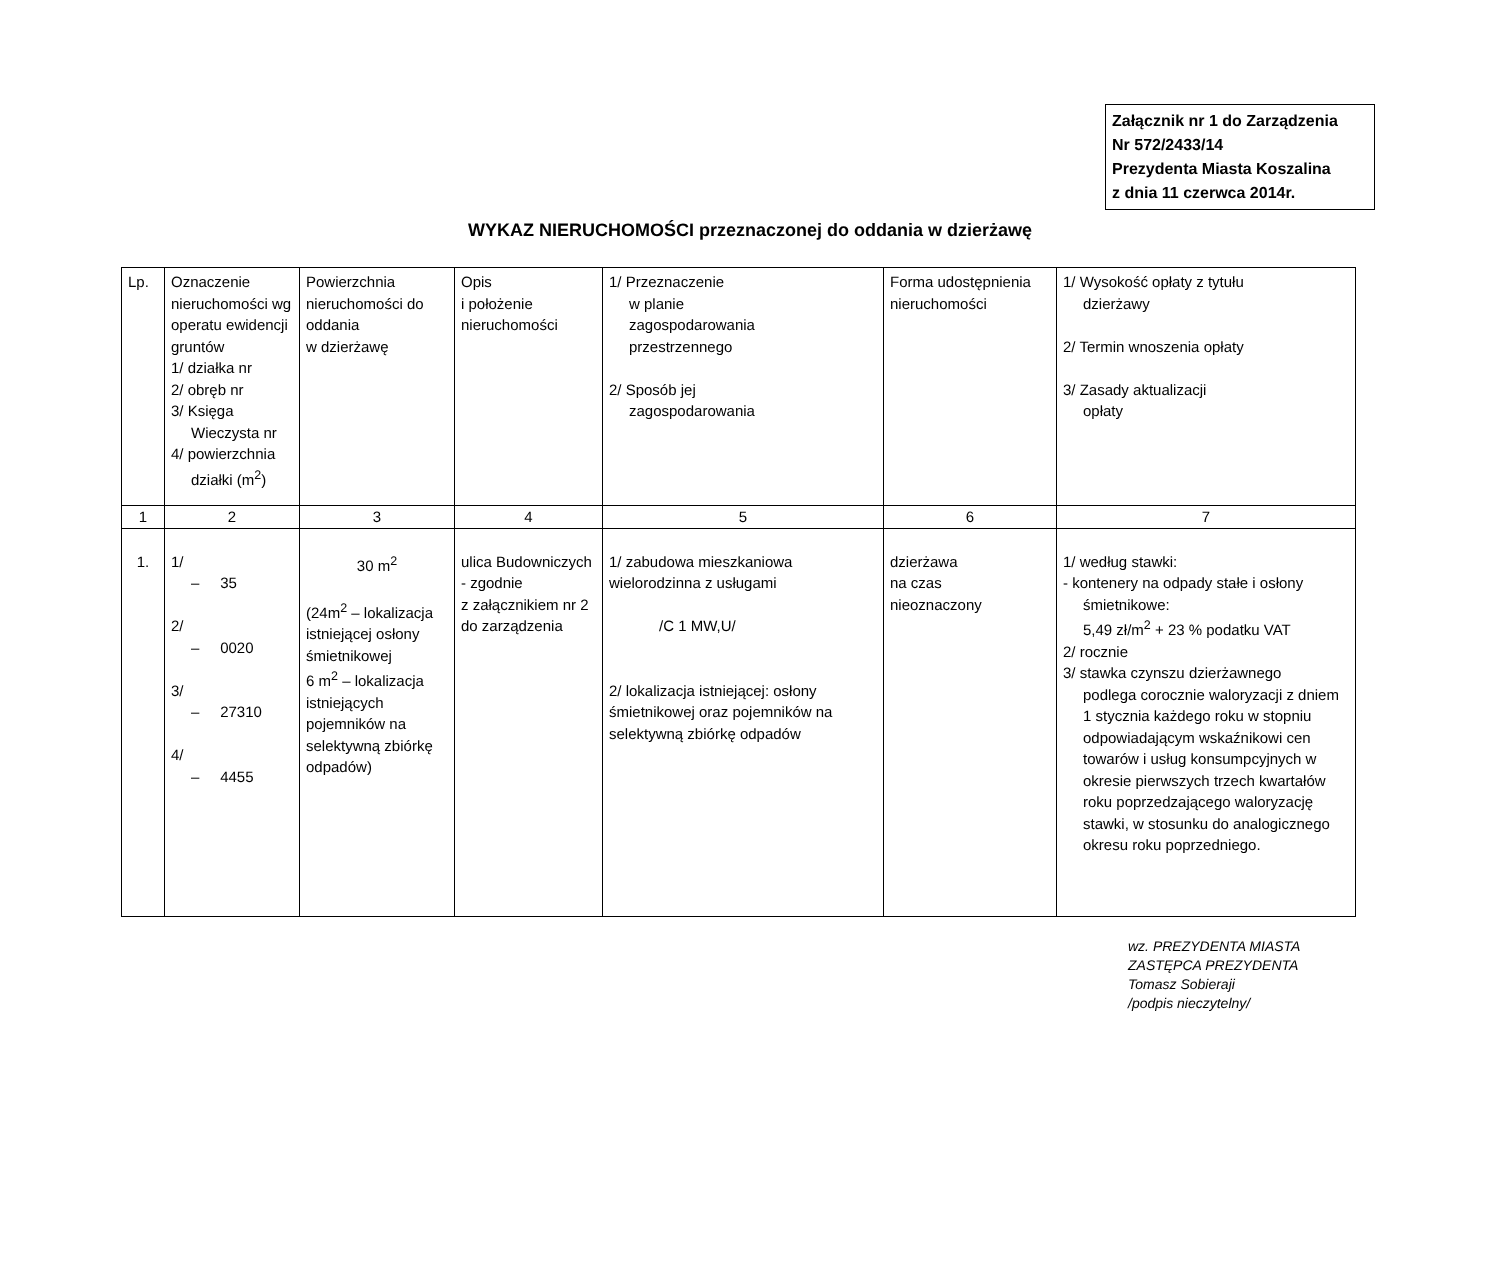Załącznik nr 1 do Zarządzenia
Nr 572/2433/14
Prezydenta Miasta Koszalina
z dnia 11 czerwca 2014r.
WYKAZ NIERUCHOMOŚCI przeznaczonej do oddania w dzierżawę
| Lp. | Oznaczenie nieruchomości wg operatu ewidencji gruntów 1/ działka nr 2/ obręb nr 3/ Księga Wieczysta nr 4/ powierzchnia działki (m<sup>2</sup>) | Powierzchnia nieruchomości do oddania w dzierżawę | Opis i położenie nieruchomości | 1/ Przeznaczenie w planie zagospodarowania przestrzennego 2/ Sposób jej zagospodarowania | Forma udostępnienia nieruchomości | 1/ Wysokość opłaty z tytułu dzierżawy 2/ Termin wnoszenia opłaty 3/ Zasady aktualizacji opłaty |
| 1 | 2 | 3 | 4 | 5 | 6 | 7 |
| 1. | 1/ – 35 2/ – 0020 3/ – 27310 4/ – 4455 | 30 m<sup>2</sup> (24m<sup>2</sup> – lokalizacja istniejącej osłony śmietnikowej 6 m<sup>2</sup> – lokalizacja istniejących pojemników na selektywną zbiórkę odpadów) | ulica Budowniczych - zgodnie z załącznikiem nr 2 do zarządzenia | 1/ zabudowa mieszkaniowa wielorodzinna z usługami /C 1 MW,U/ 2/ lokalizacja istniejącej: osłony śmietnikowej oraz pojemników na selektywną zbiórkę odpadów | dzierżawa na czas nieoznaczony | 1/ według stawki: - kontenery na odpady stałe i osłony śmietnikowe: 5,49 zł/m<sup>2</sup> + 23 % podatku VAT 2/ rocznie 3/ stawka czynszu dzierżawnego podlega corocznie waloryzacji z dniem 1 stycznia każdego roku w stopniu odpowiadającym wskaźnikowi cen towarów i usług konsumpcyjnych w okresie pierwszych trzech kwartałów roku poprzedzającego waloryzację stawki, w stosunku do analogicznego okresu roku poprzedniego. |
wz. PREZYDENTA MIASTA
ZASTĘPCA PREZYDENTA
Tomasz Sobieraji
/podpis nieczytelny/